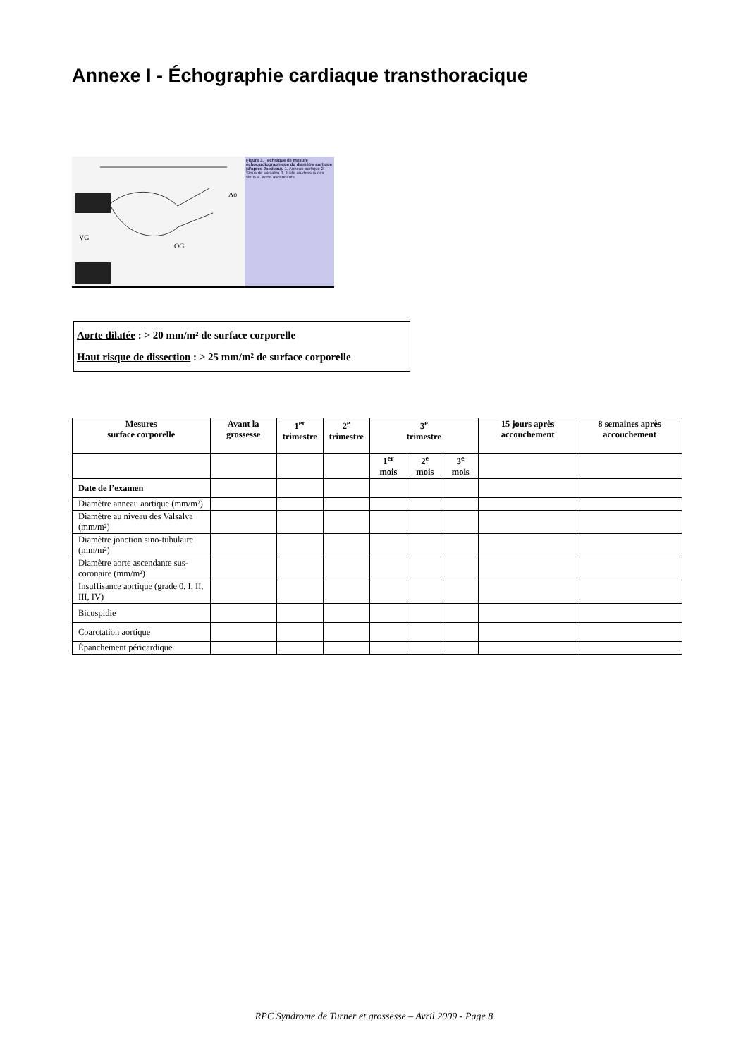Annexe I - Échographie cardiaque transthoracique
VG
OG
Ao
Figure 3. Technique de mesure échocardiographique du diamètre aortique (d'après Joedeau). 1. Anneau aortique 2. Sinus de Valsalva 3. Juste au-dessus des sinus 4. Aorte ascendante
Aorte dilatée : > 20 mm/m² de surface corporelle
Haut risque de dissection : > 25 mm/m² de surface corporelle
| Mesures surface corporelle | Avant la grossesse | 1<sup>er</sup> trimestre | 2<sup>e</sup> trimestre | 3<sup>e</sup> trimestre | | | 15 jours après accouchement | 8 semaines après accouchement |
| --- | --- | --- | --- | --- | --- | --- | --- | --- |
| | | | | 1<sup>er</sup> mois | 2<sup>e</sup> mois | 3<sup>e</sup> mois | | |
| Date de l’examen | | | | | | | | |
| Diamètre anneau aortique (mm/m²) | | | | | | | | |
| Diamètre au niveau des Valsalva (mm/m²) | | | | | | | | |
| Diamètre jonction sino-tubulaire (mm/m²) | | | | | | | | |
| Diamètre aorte ascendante sus-coronaire (mm/m²) | | | | | | | | |
| Insuffisance aortique (grade 0, I, II, III, IV) | | | | | | | | |
| Bicuspidie | | | | | | | | |
| Coarctation aortique | | | | | | | | |
| Épanchement péricardique | | | | | | | | |
RPC Syndrome de Turner et grossesse – Avril 2009 - Page 8